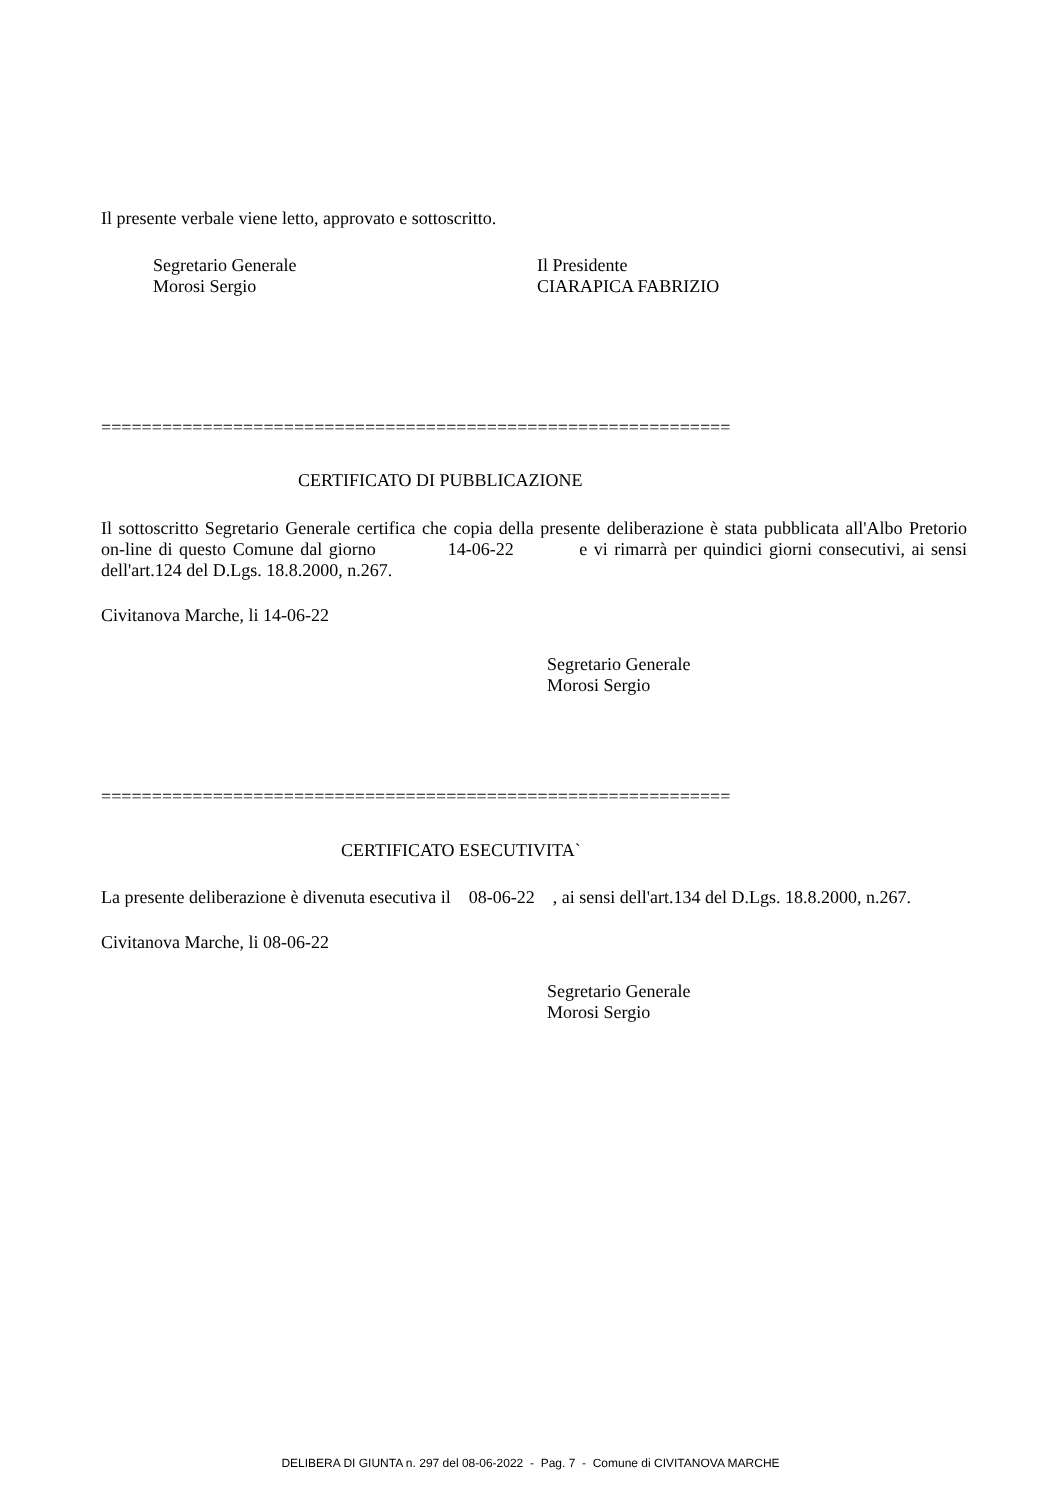Il presente verbale viene letto, approvato e sottoscritto.
Segretario Generale
Morosi Sergio
Il Presidente
CIARAPICA FABRIZIO
==============================================================
CERTIFICATO DI PUBBLICAZIONE
Il sottoscritto Segretario Generale certifica che copia della presente deliberazione è stata pubblicata all'Albo Pretorio on-line di questo Comune dal giorno 14-06-22 e vi rimarrà per quindici giorni consecutivi, ai sensi dell'art.124 del D.Lgs. 18.8.2000, n.267.
Civitanova Marche, li 14-06-22
Segretario Generale
Morosi Sergio
==============================================================
CERTIFICATO ESECUTIVITA`
La presente deliberazione è divenuta esecutiva il 08-06-22 , ai sensi dell'art.134 del D.Lgs. 18.8.2000, n.267.
Civitanova Marche, li 08-06-22
Segretario Generale
Morosi Sergio
DELIBERA DI GIUNTA n. 297 del 08-06-2022 - Pag. 7 - Comune di CIVITANOVA MARCHE